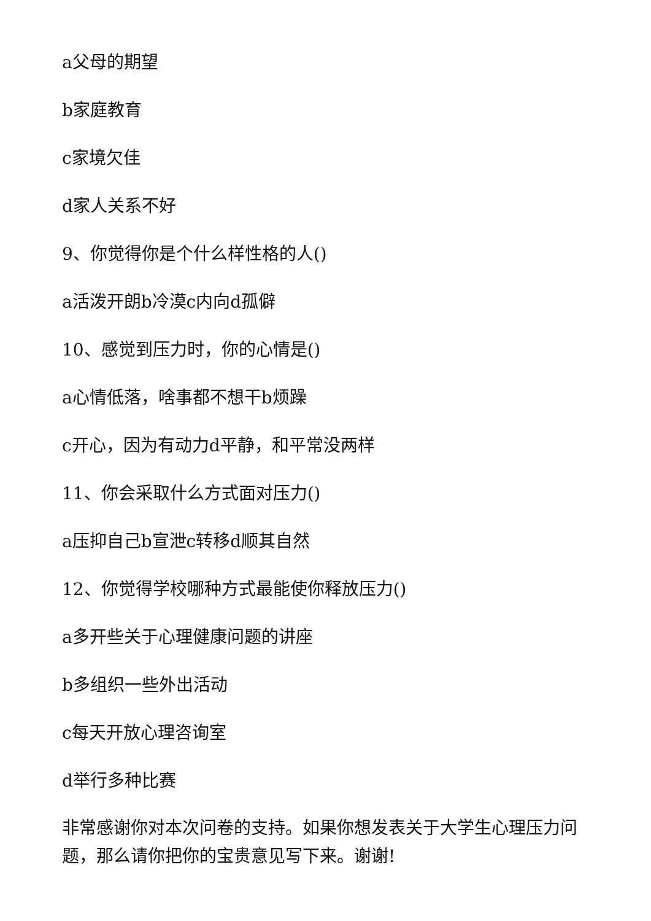a父母的期望
b家庭教育
c家境欠佳
d家人关系不好
9、你觉得你是个什么样性格的人()
a活泼开朗b冷漠c内向d孤僻
10、感觉到压力时，你的心情是()
a心情低落，啥事都不想干b烦躁
c开心，因为有动力d平静，和平常没两样
11、你会采取什么方式面对压力()
a压抑自己b宣泄c转移d顺其自然
12、你觉得学校哪种方式最能使你释放压力()
a多开些关于心理健康问题的讲座
b多组织一些外出活动
c每天开放心理咨询室
d举行多种比赛
非常感谢你对本次问卷的支持。如果你想发表关于大学生心理压力问题，那么请你把你的宝贵意见写下来。谢谢!